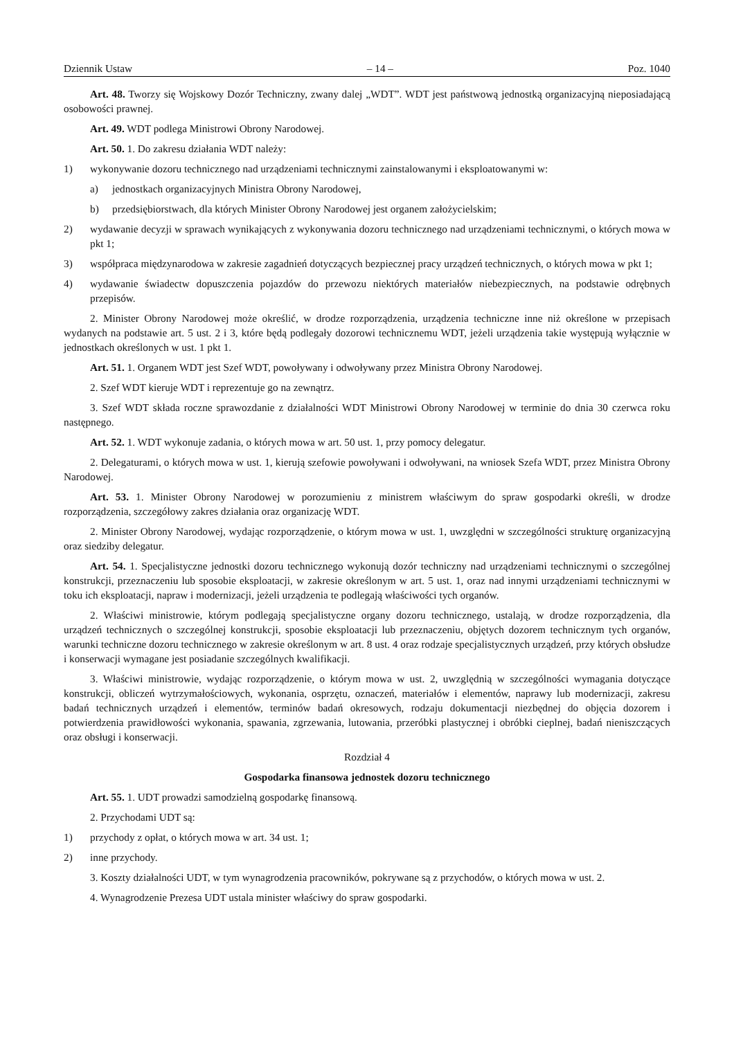Dziennik Ustaw – 14 – Poz. 1040
Art. 48. Tworzy się Wojskowy Dozór Techniczny, zwany dalej „WDT”. WDT jest państwową jednostką organizacyjną nieposiadającą osobowości prawnej.
Art. 49. WDT podlega Ministrowi Obrony Narodowej.
Art. 50. 1. Do zakresu działania WDT należy:
1) wykonywanie dozoru technicznego nad urządzeniami technicznymi zainstalowanymi i eksploatowanymi w:
a) jednostkach organizacyjnych Ministra Obrony Narodowej,
b) przedsiębiorstwach, dla których Minister Obrony Narodowej jest organem założycielskim;
2) wydawanie decyzji w sprawach wynikających z wykonywania dozoru technicznego nad urządzeniami technicznymi, o których mowa w pkt 1;
3) współpraca międzynarodowa w zakresie zagadnień dotyczących bezpiecznej pracy urządzeń technicznych, o których mowa w pkt 1;
4) wydawanie świadectw dopuszczenia pojazdów do przewozu niektórych materiałów niebezpiecznych, na podstawie odrębnych przepisów.
2. Minister Obrony Narodowej może określić, w drodze rozporządzenia, urządzenia techniczne inne niż określone w przepisach wydanych na podstawie art. 5 ust. 2 i 3, które będą podlegały dozorowi technicznemu WDT, jeżeli urządzenia takie występują wyłącznie w jednostkach określonych w ust. 1 pkt 1.
Art. 51. 1. Organem WDT jest Szef WDT, powoływany i odwoływany przez Ministra Obrony Narodowej.
2. Szef WDT kieruje WDT i reprezentuje go na zewnątrz.
3. Szef WDT składa roczne sprawozdanie z działalności WDT Ministrowi Obrony Narodowej w terminie do dnia 30 czerwca roku następnego.
Art. 52. 1. WDT wykonuje zadania, o których mowa w art. 50 ust. 1, przy pomocy delegatur.
2. Delegaturami, o których mowa w ust. 1, kierują szefowie powoływani i odwoływani, na wniosek Szefa WDT, przez Ministra Obrony Narodowej.
Art. 53. 1. Minister Obrony Narodowej w porozumieniu z ministrem właściwym do spraw gospodarki określi, w drodze rozporządzenia, szczegółowy zakres działania oraz organizację WDT.
2. Minister Obrony Narodowej, wydając rozporządzenie, o którym mowa w ust. 1, uwzględni w szczególności strukturę organizacyjną oraz siedziby delegatur.
Art. 54. 1. Specjalistyczne jednostki dozoru technicznego wykonują dozór techniczny nad urządzeniami technicznymi o szczególnej konstrukcji, przeznaczeniu lub sposobie eksploatacji, w zakresie określonym w art. 5 ust. 1, oraz nad innymi urządzeniami technicznymi w toku ich eksploatacji, napraw i modernizacji, jeżeli urządzenia te podlegają właściwości tych organów.
2. Właściwi ministrowie, którym podlegają specjalistyczne organy dozoru technicznego, ustalają, w drodze rozporządzenia, dla urządzeń technicznych o szczególnej konstrukcji, sposobie eksploatacji lub przeznaczeniu, objętych dozorem technicznym tych organów, warunki techniczne dozoru technicznego w zakresie określonym w art. 8 ust. 4 oraz rodzaje specjalistycznych urządzeń, przy których obsłudze i konserwacji wymagane jest posiadanie szczególnych kwalifikacji.
3. Właściwi ministrowie, wydając rozporządzenie, o którym mowa w ust. 2, uwzględnią w szczególności wymagania dotyczące konstrukcji, obliczeń wytrzymałościowych, wykonania, osprzętu, oznaczeń, materiałów i elementów, naprawy lub modernizacji, zakresu badań technicznych urządzeń i elementów, terminów badań okresowych, rodzaju dokumentacji niezbędnej do objęcia dozorem i potwierdzenia prawidłowości wykonania, spawania, zgrzewania, lutowania, przeróbki plastycznej i obróbki cieplnej, badań nieniszczących oraz obsługi i konserwacji.
Rozdział 4
Gospodarka finansowa jednostek dozoru technicznego
Art. 55. 1. UDT prowadzi samodzielną gospodarkę finansową.
2. Przychodami UDT są:
1) przychody z opłat, o których mowa w art. 34 ust. 1;
2) inne przychody.
3. Koszty działalności UDT, w tym wynagrodzenia pracowników, pokrywane są z przychodów, o których mowa w ust. 2.
4. Wynagrodzenie Prezesa UDT ustala minister właściwy do spraw gospodarki.